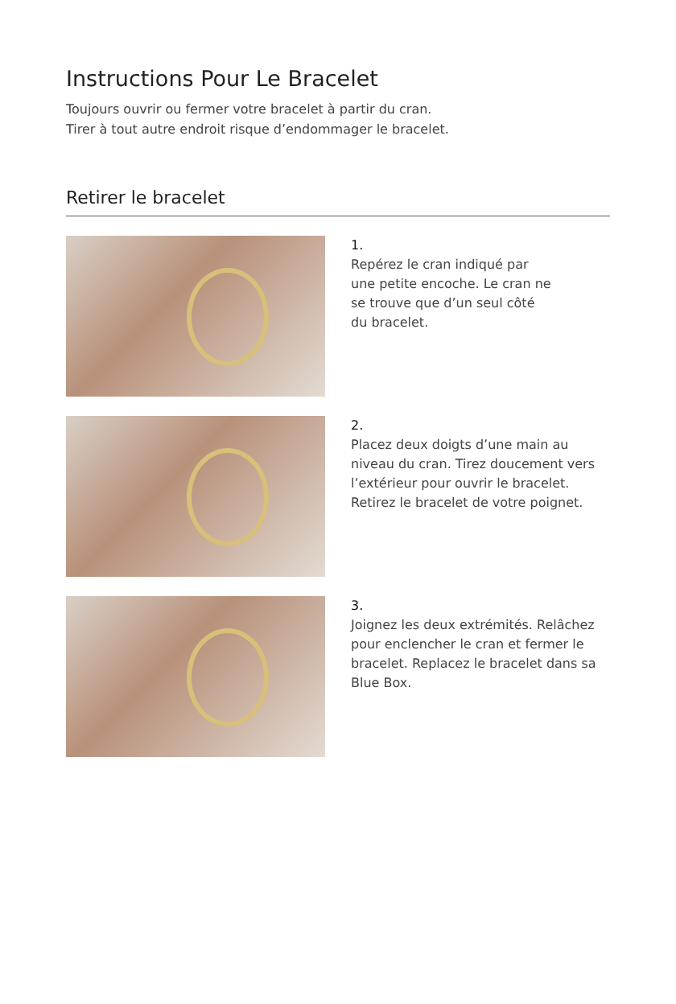Instructions Pour Le Bracelet
Toujours ouvrir ou fermer votre bracelet à partir du cran.
Tirer à tout autre endroit risque d’endommager le bracelet.
Retirer le bracelet
1.
Repérez le cran indiqué par
une petite encoche. Le cran ne
se trouve que d’un seul côté
du bracelet.
2.
Placez deux doigts d’une main au niveau du cran. Tirez doucement vers l’extérieur pour ouvrir le bracelet. Retirez le bracelet de votre poignet.
3.
Joignez les deux extrémités. Relâchez pour enclencher le cran et fermer le bracelet. Replacez le bracelet dans sa Blue Box.